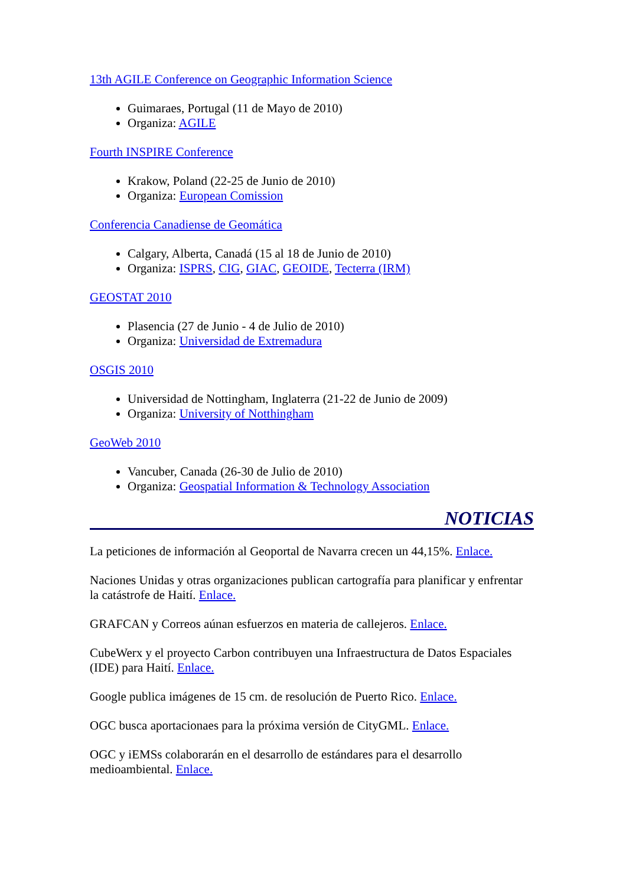13th AGILE Conference on Geographic Information Science
Guimaraes, Portugal (11 de Mayo de 2010)
Organiza: AGILE
Fourth INSPIRE Conference
Krakow, Poland (22-25 de Junio de 2010)
Organiza: European Comission
Conferencia Canadiense de Geomática
Calgary, Alberta, Canadá (15 al 18 de Junio de 2010)
Organiza: ISPRS, CIG, GIAC, GEOIDE, Tecterra (IRM)
GEOSTAT 2010
Plasencia (27 de Junio - 4 de Julio de 2010)
Organiza: Universidad de Extremadura
OSGIS 2010
Universidad de Nottingham, Inglaterra (21-22 de Junio de 2009)
Organiza: University of Notthingham
GeoWeb 2010
Vancuber, Canada (26-30 de Julio de 2010)
Organiza: Geospatial Information & Technology Association
NOTICIAS
La peticiones de información al Geoportal de Navarra crecen un 44,15%. Enlace.
Naciones Unidas y otras organizaciones publican cartografía para planificar y enfrentar la catástrofe de Haití. Enlace.
GRAFCAN y Correos aúnan esfuerzos en materia de callejeros. Enlace.
CubeWerx y el proyecto Carbon contribuyen una Infraestructura de Datos Espaciales (IDE) para Haití. Enlace.
Google publica imágenes de 15 cm. de resolución de Puerto Rico. Enlace.
OGC busca aportacionaes para la próxima versión de CityGML. Enlace.
OGC y iEMSs colaborarán en el desarrollo de estándares para el desarrollo medioambiental. Enlace.